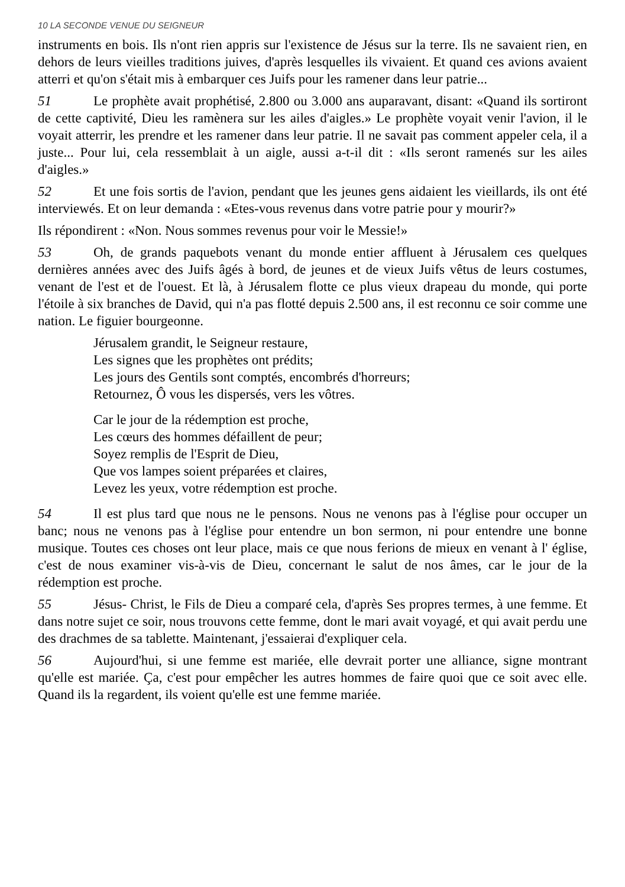10 LA SECONDE VENUE DU SEIGNEUR
instruments en bois. Ils n'ont rien appris sur l'existence de Jésus sur la terre. Ils ne savaient rien, en dehors de leurs vieilles traditions juives, d'après lesquelles ils vivaient. Et quand ces avions avaient atterri et qu'on s'était mis à embarquer ces Juifs pour les ramener dans leur patrie...
51 Le prophète avait prophétisé, 2.800 ou 3.000 ans auparavant, disant: «Quand ils sortiront de cette captivité, Dieu les ramènera sur les ailes d'aigles.» Le prophète voyait venir l'avion, il le voyait atterrir, les prendre et les ramener dans leur patrie. Il ne savait pas comment appeler cela, il a juste... Pour lui, cela ressemblait à un aigle, aussi a-t-il dit : «Ils seront ramenés sur les ailes d'aigles.»
52 Et une fois sortis de l'avion, pendant que les jeunes gens aidaient les vieillards, ils ont été interviewés. Et on leur demanda : «Etes-vous revenus dans votre patrie pour y mourir?»
Ils répondirent : «Non. Nous sommes revenus pour voir le Messie!»
53 Oh, de grands paquebots venant du monde entier affluent à Jérusalem ces quelques dernières années avec des Juifs âgés à bord, de jeunes et de vieux Juifs vêtus de leurs costumes, venant de l'est et de l'ouest. Et là, à Jérusalem flotte ce plus vieux drapeau du monde, qui porte l'étoile à six branches de David, qui n'a pas flotté depuis 2.500 ans, il est reconnu ce soir comme une nation. Le figuier bourgeonne.
Jérusalem grandit, le Seigneur restaure,
Les signes que les prophètes ont prédits;
Les jours des Gentils sont comptés, encombrés d'horreurs;
Retournez, Ô vous les dispersés, vers les vôtres.
Car le jour de la rédemption est proche,
Les cœurs des hommes défaillent de peur;
Soyez remplis de l'Esprit de Dieu,
Que vos lampes soient préparées et claires,
Levez les yeux, votre rédemption est proche.
54 Il est plus tard que nous ne le pensons. Nous ne venons pas à l'église pour occuper un banc; nous ne venons pas à l'église pour entendre un bon sermon, ni pour entendre une bonne musique. Toutes ces choses ont leur place, mais ce que nous ferions de mieux en venant à l' église, c'est de nous examiner vis-à-vis de Dieu, concernant le salut de nos âmes, car le jour de la rédemption est proche.
55 Jésus- Christ, le Fils de Dieu a comparé cela, d'après Ses propres termes, à une femme. Et dans notre sujet ce soir, nous trouvons cette femme, dont le mari avait voyagé, et qui avait perdu une des drachmes de sa tablette. Maintenant, j'essaierai d'expliquer cela.
56 Aujourd'hui, si une femme est mariée, elle devrait porter une alliance, signe montrant qu'elle est mariée. Ça, c'est pour empêcher les autres hommes de faire quoi que ce soit avec elle. Quand ils la regardent, ils voient qu'elle est une femme mariée.